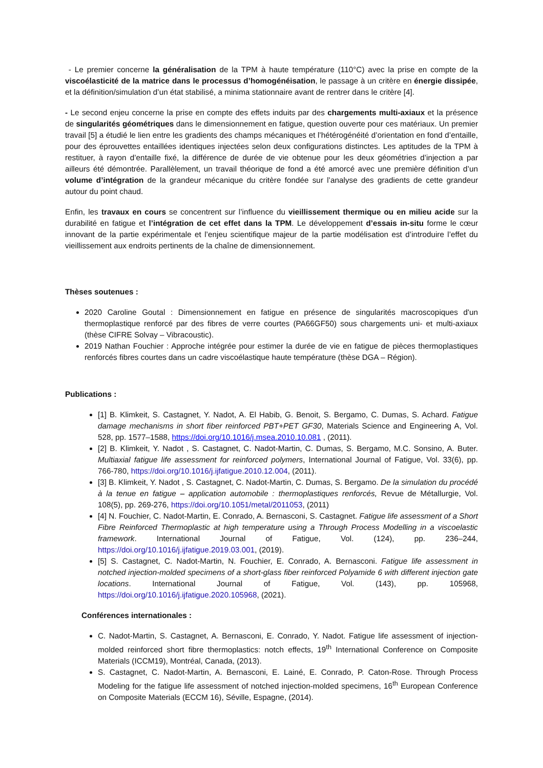- Le premier concerne la généralisation de la TPM à haute température (110°C) avec la prise en compte de la viscoélasticité de la matrice dans le processus d’homogénéisation, le passage à un critère en énergie dissipée, et la définition/simulation d’un état stabilisé, a minima stationnaire avant de rentrer dans le critère [4].
- Le second enjeu concerne la prise en compte des effets induits par des chargements multi-axiaux et la présence de singularités géométriques dans le dimensionnement en fatigue, question ouverte pour ces matériaux. Un premier travail [5] a étudié le lien entre les gradients des champs mécaniques et l’hétérogénéité d’orientation en fond d’entaille, pour des éprouvettes entaillées identiques injectées selon deux configurations distinctes. Les aptitudes de la TPM à restituer, à rayon d’entaille fixé, la différence de durée de vie obtenue pour les deux géométries d’injection a par ailleurs été démontrée. Parallèlement, un travail théorique de fond a été amorcé avec une première définition d’un volume d’intégration de la grandeur mécanique du critère fondée sur l’analyse des gradients de cette grandeur autour du point chaud.
Enfin, les travaux en cours se concentrent sur l’influence du vieillissement thermique ou en milieu acide sur la durabilité en fatigue et l’intégration de cet effet dans la TPM. Le développement d’essais in-situ forme le cœur innovant de la partie expérimentale et l’enjeu scientifique majeur de la partie modélisation est d’introduire l’effet du vieillissement aux endroits pertinents de la chaîne de dimensionnement.
Thèses soutenues :
2020 Caroline Goutal : Dimensionnement en fatigue en présence de singularités macroscopiques d'un thermoplastique renforcé par des fibres de verre courtes (PA66GF50) sous chargements uni- et multi-axiaux (thèse CIFRE Solvay – Vibracoustic).
2019 Nathan Fouchier : Approche intégrée pour estimer la durée de vie en fatigue de pièces thermoplastiques renforcés fibres courtes dans un cadre viscoélastique haute température (thèse DGA – Région).
Publications :
[1] B. Klimkeit, S. Castagnet, Y. Nadot, A. El Habib, G. Benoit, S. Bergamo, C. Dumas, S. Achard. Fatigue damage mechanisms in short fiber reinforced PBT+PET GF30, Materials Science and Engineering A, Vol. 528, pp. 1577–1588, https://doi.org/10.1016/j.msea.2010.10.081 , (2011).
[2] B. Klimkeit, Y. Nadot , S. Castagnet, C. Nadot-Martin, C. Dumas, S. Bergamo, M.C. Sonsino, A. Buter. Multiaxial fatigue life assessment for reinforced polymers, International Journal of Fatigue, Vol. 33(6), pp. 766-780, https://doi.org/10.1016/j.ijfatigue.2010.12.004, (2011).
[3] B. Klimkeit, Y. Nadot , S. Castagnet, C. Nadot-Martin, C. Dumas, S. Bergamo. De la simulation du procédé à la tenue en fatigue – application automobile : thermoplastiques renforcés, Revue de Métallurgie, Vol. 108(5), pp. 269-276, https://doi.org/10.1051/metal/2011053, (2011)
[4] N. Fouchier, C. Nadot-Martin, E. Conrado, A. Bernasconi, S. Castagnet. Fatigue life assessment of a Short Fibre Reinforced Thermoplastic at high temperature using a Through Process Modelling in a viscoelastic framework. International Journal of Fatigue, Vol. (124), pp. 236–244, https://doi.org/10.1016/j.ijfatigue.2019.03.001, (2019).
[5] S. Castagnet, C. Nadot-Martin, N. Fouchier, E. Conrado, A. Bernasconi. Fatigue life assessment in notched injection-molded specimens of a short-glass fiber reinforced Polyamide 6 with different injection gate locations. International Journal of Fatigue, Vol. (143), pp. 105968, https://doi.org/10.1016/j.ijfatigue.2020.105968, (2021).
Conférences internationales :
C. Nadot-Martin, S. Castagnet, A. Bernasconi, E. Conrado, Y. Nadot. Fatigue life assessment of injection-molded reinforced short fibre thermoplastics: notch effects, 19<sup>th</sup> International Conference on Composite Materials (ICCM19), Montréal, Canada, (2013).
S. Castagnet, C. Nadot-Martin, A. Bernasconi, E. Lainé, E. Conrado, P. Caton-Rose. Through Process Modeling for the fatigue life assessment of notched injection-molded specimens, 16<sup>th</sup> European Conference on Composite Materials (ECCM 16), Séville, Espagne, (2014).